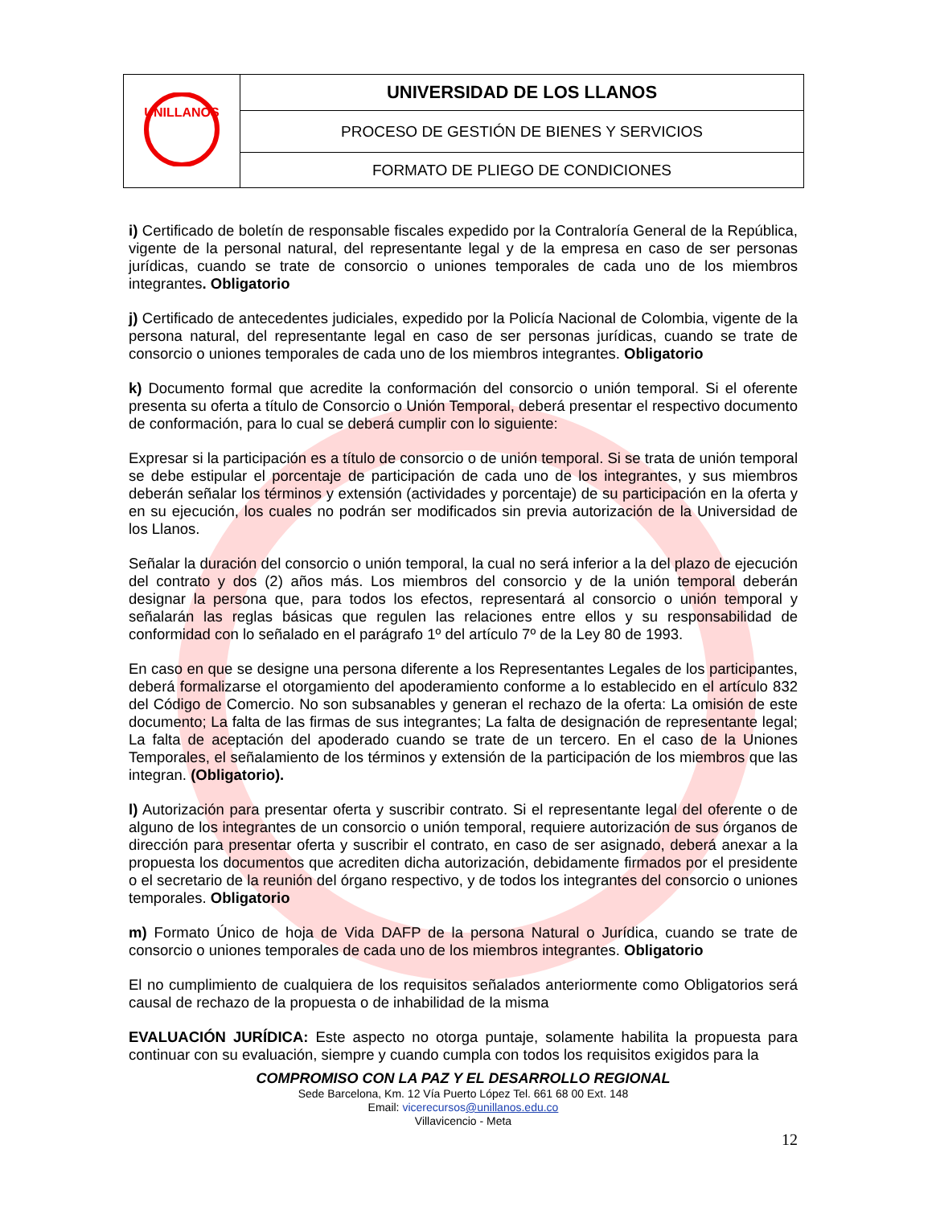| UNILLANOS | UNIVERSIDAD DE LOS LLANOS |
| | PROCESO DE GESTIÓN DE BIENES Y SERVICIOS |
| | FORMATO DE PLIEGO DE CONDICIONES |
i) Certificado de boletín de responsable fiscales expedido por la Contraloría General de la República, vigente de la personal natural, del representante legal y de la empresa en caso de ser personas jurídicas, cuando se trate de consorcio o uniones temporales de cada uno de los miembros integrantes. Obligatorio
j) Certificado de antecedentes judiciales, expedido por la Policía Nacional de Colombia, vigente de la persona natural, del representante legal en caso de ser personas jurídicas, cuando se trate de consorcio o uniones temporales de cada uno de los miembros integrantes. Obligatorio
k) Documento formal que acredite la conformación del consorcio o unión temporal. Si el oferente presenta su oferta a título de Consorcio o Unión Temporal, deberá presentar el respectivo documento de conformación, para lo cual se deberá cumplir con lo siguiente:
Expresar si la participación es a título de consorcio o de unión temporal. Si se trata de unión temporal se debe estipular el porcentaje de participación de cada uno de los integrantes, y sus miembros deberán señalar los términos y extensión (actividades y porcentaje) de su participación en la oferta y en su ejecución, los cuales no podrán ser modificados sin previa autorización de la Universidad de los Llanos.
Señalar la duración del consorcio o unión temporal, la cual no será inferior a la del plazo de ejecución del contrato y dos (2) años más. Los miembros del consorcio y de la unión temporal deberán designar la persona que, para todos los efectos, representará al consorcio o unión temporal y señalarán las reglas básicas que regulen las relaciones entre ellos y su responsabilidad de conformidad con lo señalado en el parágrafo 1º del artículo 7º de la Ley 80 de 1993.
En caso en que se designe una persona diferente a los Representantes Legales de los participantes, deberá formalizarse el otorgamiento del apoderamiento conforme a lo establecido en el artículo 832 del Código de Comercio. No son subsanables y generan el rechazo de la oferta: La omisión de este documento; La falta de las firmas de sus integrantes; La falta de designación de representante legal; La falta de aceptación del apoderado cuando se trate de un tercero. En el caso de la Uniones Temporales, el señalamiento de los términos y extensión de la participación de los miembros que las integran. (Obligatorio).
l) Autorización para presentar oferta y suscribir contrato. Si el representante legal del oferente o de alguno de los integrantes de un consorcio o unión temporal, requiere autorización de sus órganos de dirección para presentar oferta y suscribir el contrato, en caso de ser asignado, deberá anexar a la propuesta los documentos que acrediten dicha autorización, debidamente firmados por el presidente o el secretario de la reunión del órgano respectivo, y de todos los integrantes del consorcio o uniones temporales. Obligatorio
m) Formato Único de hoja de Vida DAFP de la persona Natural o Jurídica, cuando se trate de consorcio o uniones temporales de cada uno de los miembros integrantes. Obligatorio
El no cumplimiento de cualquiera de los requisitos señalados anteriormente como Obligatorios será causal de rechazo de la propuesta o de inhabilidad de la misma
EVALUACIÓN JURÍDICA: Este aspecto no otorga puntaje, solamente habilita la propuesta para continuar con su evaluación, siempre y cuando cumpla con todos los requisitos exigidos para la
COMPROMISO CON LA PAZ Y EL DESARROLLO REGIONAL
Sede Barcelona, Km. 12 Vía Puerto López Tel. 661 68 00 Ext. 148
Email: vicerecursos@unillanos.edu.co
Villavicencio - Meta
12